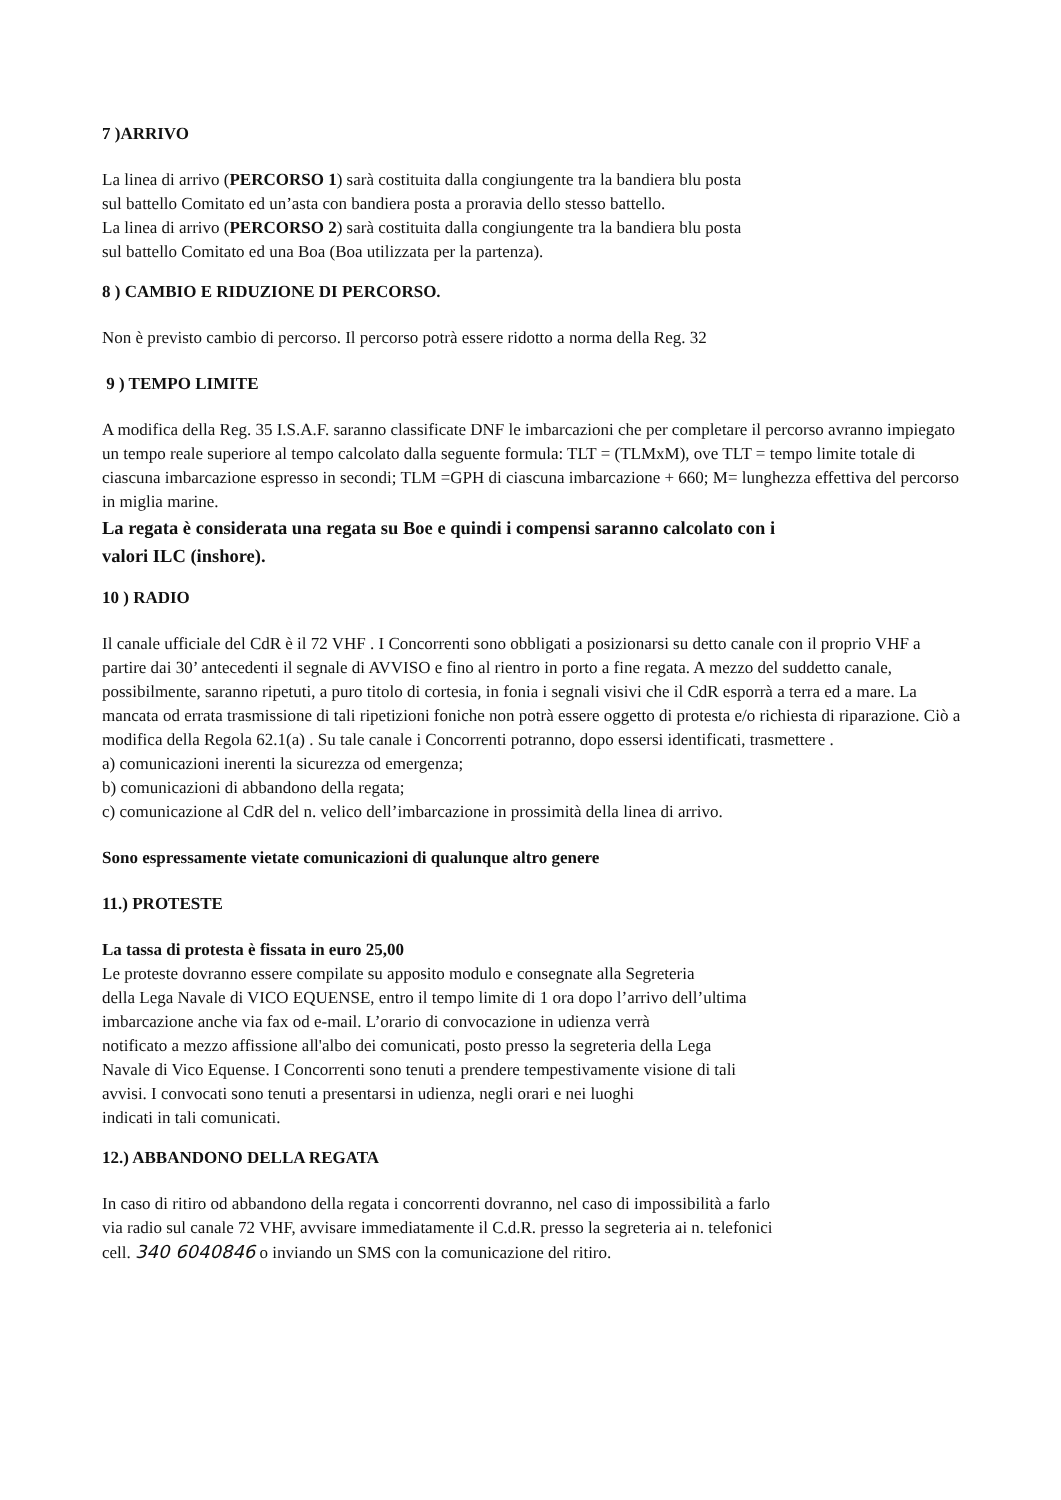7 )ARRIVO
La linea di arrivo (PERCORSO 1) sarà costituita dalla congiungente tra la bandiera blu posta
sul battello Comitato ed un’asta con bandiera posta a proravia dello stesso battello.
La linea di arrivo (PERCORSO 2) sarà costituita dalla congiungente tra la bandiera blu posta
sul battello Comitato ed una Boa (Boa utilizzata per la partenza).
8 ) CAMBIO E RIDUZIONE DI PERCORSO.
Non è previsto cambio di percorso. Il percorso potrà essere ridotto a norma della Reg. 32
9 ) TEMPO LIMITE
A modifica della Reg. 35 I.S.A.F. saranno classificate DNF le imbarcazioni che per completare il percorso avranno impiegato un tempo reale superiore al tempo calcolato dalla seguente formula: TLT = (TLMxM), ove TLT = tempo limite totale di ciascuna imbarcazione espresso in secondi; TLM =GPH di ciascuna imbarcazione + 660; M= lunghezza effettiva del percorso in miglia marine.
La regata è considerata una regata su Boe e quindi i compensi saranno calcolato con i
valori ILC (inshore).
10 ) RADIO
Il canale ufficiale del CdR è il 72 VHF . I Concorrenti sono obbligati a posizionarsi su detto canale con il proprio VHF a partire dai 30’ antecedenti il segnale di AVVISO e fino al rientro in porto a fine regata. A mezzo del suddetto canale, possibilmente, saranno ripetuti, a puro titolo di cortesia, in fonia i segnali visivi che il CdR esporrà a terra ed a mare. La mancata od errata trasmissione di tali ripetizioni foniche non potrà essere oggetto di protesta e/o richiesta di riparazione. Ciò a modifica della Regola 62.1(a) . Su tale canale i Concorrenti potranno, dopo essersi identificati, trasmettere .
a) comunicazioni inerenti la sicurezza od emergenza;
b) comunicazioni di abbandono della regata;
c) comunicazione al CdR del n. velico dell’imbarcazione in prossimità della linea di arrivo.
Sono espressamente vietate comunicazioni di qualunque altro genere
11.) PROTESTE
La tassa di protesta è fissata in euro 25,00
Le proteste dovranno essere compilate su apposito modulo e consegnate alla Segreteria
della Lega Navale di VICO EQUENSE, entro il tempo limite di 1 ora dopo l’arrivo dell’ultima
imbarcazione anche via fax od e-mail. L’orario di convocazione in udienza verrà
notificato a mezzo affissione all'albo dei comunicati, posto presso la segreteria della Lega
Navale di Vico Equense. I Concorrenti sono tenuti a prendere tempestivamente visione di tali
avvisi. I convocati sono tenuti a presentarsi in udienza, negli orari e nei luoghi
indicati in tali comunicati.
12.) ABBANDONO DELLA REGATA
In caso di ritiro od abbandono della regata i concorrenti dovranno, nel caso di impossibilità a farlo
via radio sul canale 72 VHF, avvisare immediatamente il C.d.R. presso la segreteria ai n. telefonici
cell. 340 6040846 o inviando un SMS con la comunicazione del ritiro.